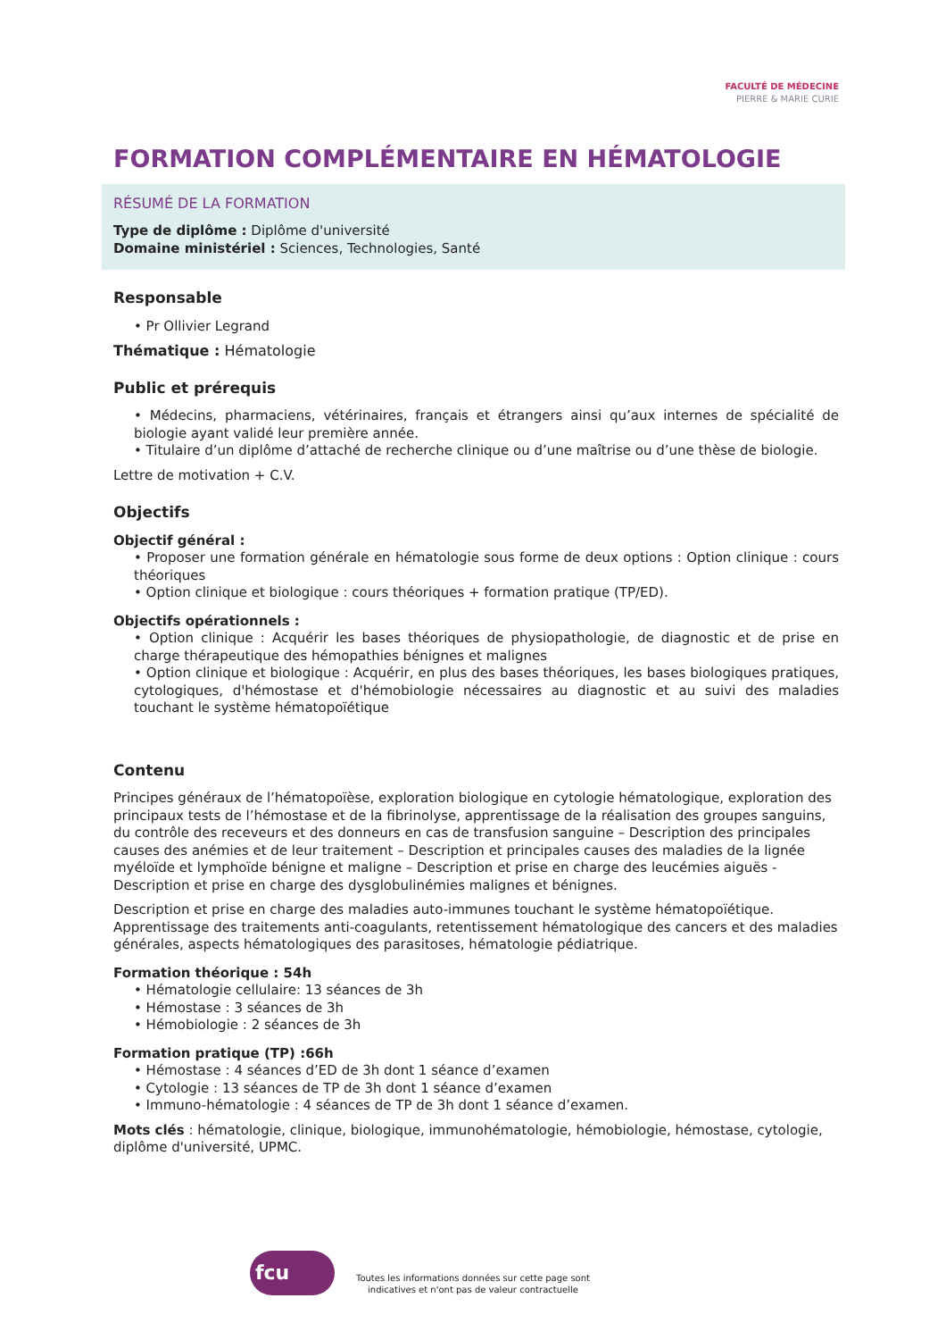FACULTÉ DE MÉDECINE
PIERRE & MARIE CURIE
FORMATION COMPLÉMENTAIRE EN HÉMATOLOGIE
RÉSUMÉ DE LA FORMATION
Type de diplôme : Diplôme d'université
Domaine ministériel : Sciences, Technologies, Santé
Responsable
• Pr Ollivier Legrand
Thématique : Hématologie
Public et prérequis
• Médecins, pharmaciens, vétérinaires, français et étrangers ainsi qu’aux internes de spécialité de biologie ayant validé leur première année.
• Titulaire d’un diplôme d’attaché de recherche clinique ou d’une maîtrise ou d’une thèse de biologie.
Lettre de motivation + C.V.
Objectifs
Objectif général :
• Proposer une formation générale en hématologie sous forme de deux options : Option clinique : cours théoriques
• Option clinique et biologique : cours théoriques + formation pratique (TP/ED).
Objectifs opérationnels :
• Option clinique : Acquérir les bases théoriques de physiopathologie, de diagnostic et de prise en charge thérapeutique des hémopathies bénignes et malignes
• Option clinique et biologique : Acquérir, en plus des bases théoriques, les bases biologiques pratiques, cytologiques, d'hémostase et d'hémobiologie nécessaires au diagnostic et au suivi des maladies touchant le système hématopoïétique
Contenu
Principes généraux de l’hématopoïèse, exploration biologique en cytologie hématologique, exploration des principaux tests de l’hémostase et de la fibrinolyse, apprentissage de la réalisation des groupes sanguins, du contrôle des receveurs et des donneurs en cas de transfusion sanguine – Description des principales causes des anémies et de leur traitement – Description et principales causes des maladies de la lignée myéloïde et lymphoïde bénigne et maligne – Description et prise en charge des leucémies aiguës - Description et prise en charge des dysglobulinémies malignes et bénignes.
Description et prise en charge des maladies auto-immunes touchant le système hématopoïétique. Apprentissage des traitements anti-coagulants, retentissement hématologique des cancers et des maladies générales, aspects hématologiques des parasitoses, hématologie pédiatrique.
Formation théorique : 54h
• Hématologie cellulaire: 13 séances de 3h
• Hémostase : 3 séances de 3h
• Hémobiologie : 2 séances de 3h
Formation pratique (TP) :66h
• Hémostase : 4 séances d’ED de 3h dont 1 séance d’examen
• Cytologie : 13 séances de TP de 3h dont 1 séance d’examen
• Immuno-hématologie : 4 séances de TP de 3h dont 1 séance d’examen.
Mots clés : hématologie, clinique, biologique, immunohématologie, hémobiologie, hémostase, cytologie, diplôme d'université, UPMC.
fcu
Toutes les informations données sur cette page sont
indicatives et n'ont pas de valeur contractuelle